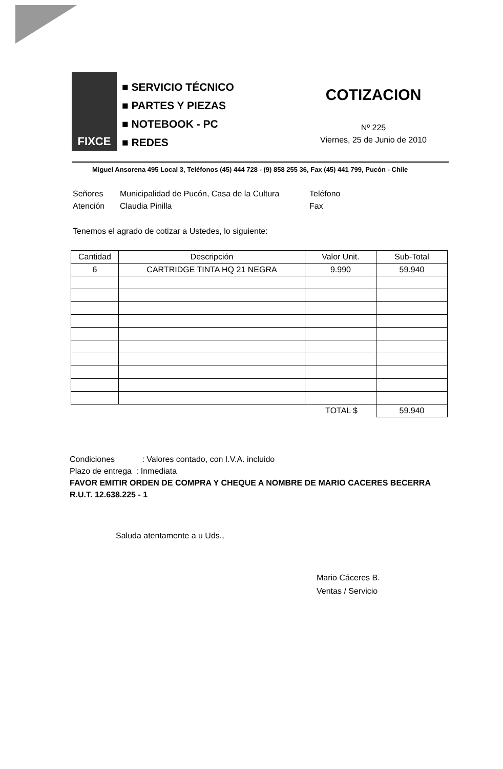FIXCE
■ SERVICIO TÉCNICO
■ PARTES Y PIEZAS
■ NOTEBOOK - PC
■ REDES
COTIZACION
Nº 225
Viernes, 25 de Junio de 2010
Miguel Ansorena 495 Local 3, Teléfonos (45) 444 728 - (9) 858 255 36, Fax (45) 441 799, Pucón - Chile
Señores
Municipalidad de Pucón, Casa de la Cultura
Teléfono
Atención
Claudia Pinilla
Fax
Tenemos el agrado de cotizar a Ustedes, lo siguiente:
| Cantidad | Descripción | Valor Unit. | Sub-Total |
| --- | --- | --- | --- |
| 6 | CARTRIDGE TINTA HQ 21 NEGRA | 9.990 | 59.940 |
| TOTAL $ | | | 59.940 |
Condiciones : Valores contado, con I.V.A. incluido
Plazo de entrega : Inmediata
FAVOR EMITIR ORDEN DE COMPRA Y CHEQUE A NOMBRE DE MARIO CACERES BECERRA
R.U.T. 12.638.225 - 1
Saluda atentamente a u Uds.,
Mario Cáceres B.
Ventas / Servicio